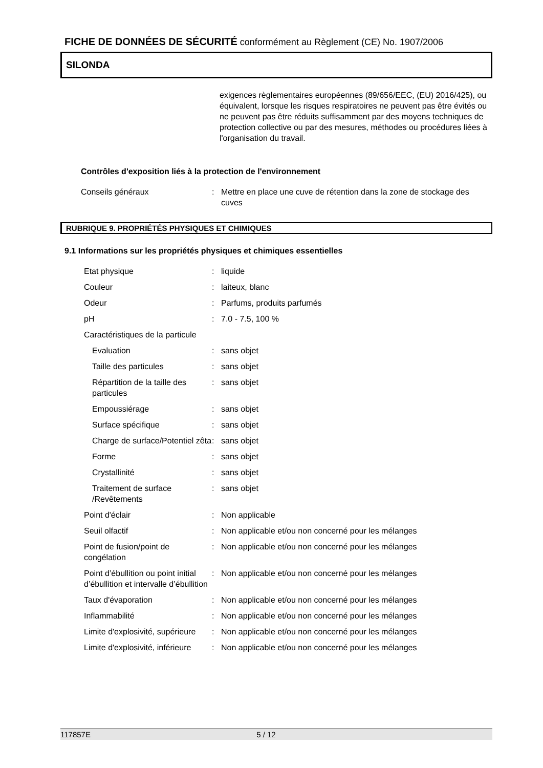FICHE DE DONNÉES DE SÉCURITÉ conformément au Règlement (CE) No. 1907/2006
SILONDA
exigences règlementaires européennes (89/656/EEC, (EU) 2016/425), ou équivalent, lorsque les risques respiratoires ne peuvent pas être évités ou ne peuvent pas être réduits suffisamment par des moyens techniques de protection collective ou par des mesures, méthodes ou procédures liées à l'organisation du travail.
Contrôles d'exposition liés à la protection de l'environnement
| Conseils généraux | : | Mettre en place une cuve de rétention dans la zone de stockage des cuves |
RUBRIQUE 9. PROPRIÉTÉS PHYSIQUES ET CHIMIQUES
9.1 Informations sur les propriétés physiques et chimiques essentielles
| Etat physique | : | liquide |
| Couleur | : | laiteux, blanc |
| Odeur | : | Parfums, produits parfumés |
| pH | : | 7.0 - 7.5, 100 % |
| Caractéristiques de la particule | | |
| Evaluation | : | sans objet |
| Taille des particules | : | sans objet |
| Répartition de la taille des particules | : | sans objet |
| Empoussiérage | : | sans objet |
| Surface spécifique | : | sans objet |
| Charge de surface/Potentiel zêta | : | sans objet |
| Forme | : | sans objet |
| Crystallinité | : | sans objet |
| Traitement de surface /Revêtements | : | sans objet |
| Point d'éclair | : | Non applicable |
| Seuil olfactif | : | Non applicable et/ou non concerné pour les mélanges |
| Point de fusion/point de congélation | : | Non applicable et/ou non concerné pour les mélanges |
| Point d’ébullition ou point initial d’ébullition et intervalle d’ébullition | : | Non applicable et/ou non concerné pour les mélanges |
| Taux d'évaporation | : | Non applicable et/ou non concerné pour les mélanges |
| Inflammabilité | : | Non applicable et/ou non concerné pour les mélanges |
| Limite d'explosivité, supérieure | : | Non applicable et/ou non concerné pour les mélanges |
| Limite d'explosivité, inférieure | : | Non applicable et/ou non concerné pour les mélanges |
117857E 5 / 12